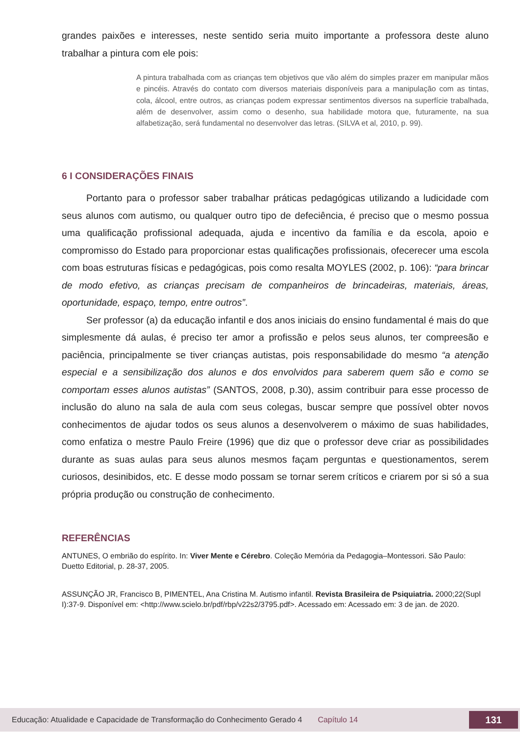grandes paixões e interesses, neste sentido seria muito importante a professora deste aluno trabalhar a pintura com ele pois:
A pintura trabalhada com as crianças tem objetivos que vão além do simples prazer em manipular mãos e pincéis. Através do contato com diversos materiais disponíveis para a manipulação com as tintas, cola, álcool, entre outros, as crianças podem expressar sentimentos diversos na superfície trabalhada, além de desenvolver, assim como o desenho, sua habilidade motora que, futuramente, na sua alfabetização, será fundamental no desenvolver das letras. (SILVA et al, 2010, p. 99).
6 I CONSIDERAÇÕES FINAIS
Portanto para o professor saber trabalhar práticas pedagógicas utilizando a ludicidade com seus alunos com autismo, ou qualquer outro tipo de defeciência, é preciso que o mesmo possua uma qualificação profissional adequada, ajuda e incentivo da família e da escola, apoio e compromisso do Estado para proporcionar estas qualificações profissionais, ofecerecer uma escola com boas estruturas físicas e pedagógicas, pois como resalta MOYLES (2002, p. 106): “para brincar de modo efetivo, as crianças precisam de companheiros de brincadeiras, materiais, áreas, oportunidade, espaço, tempo, entre outros”.
Ser professor (a) da educação infantil e dos anos iniciais do ensino fundamental é mais do que simplesmente dá aulas, é preciso ter amor a profissão e pelos seus alunos, ter compreesão e paciência, principalmente se tiver crianças autistas, pois responsabilidade do mesmo “a atenção especial e a sensibilização dos alunos e dos envolvidos para saberem quem são e como se comportam esses alunos autistas” (SANTOS, 2008, p.30), assim contribuir para esse processo de inclusão do aluno na sala de aula com seus colegas, buscar sempre que possível obter novos conhecimentos de ajudar todos os seus alunos a desenvolverem o máximo de suas habilidades, como enfatiza o mestre Paulo Freire (1996) que diz que o professor deve criar as possibilidades durante as suas aulas para seus alunos mesmos façam perguntas e questionamentos, serem curiosos, desinibidos, etc. E desse modo possam se tornar serem críticos e criarem por si só a sua própria produção ou construção de conhecimento.
REFERÊNCIAS
ANTUNES, O embrião do espírito. In: Viver Mente e Cérebro. Coleção Memória da Pedagogia–Montessori. São Paulo: Duetto Editorial, p. 28-37, 2005.
ASSUNÇÃO JR, Francisco B, PIMENTEL, Ana Cristina M. Autismo infantil. Revista Brasileira de Psiquiatria. 2000;22(Supl I):37-9. Disponível em: <http://www.scielo.br/pdf/rbp/v22s2/3795.pdf>. Acessado em: Acessado em: 3 de jan. de 2020.
Educação: Atualidade e Capacidade de Transformação do Conhecimento Gerado 4 Capítulo 14 131